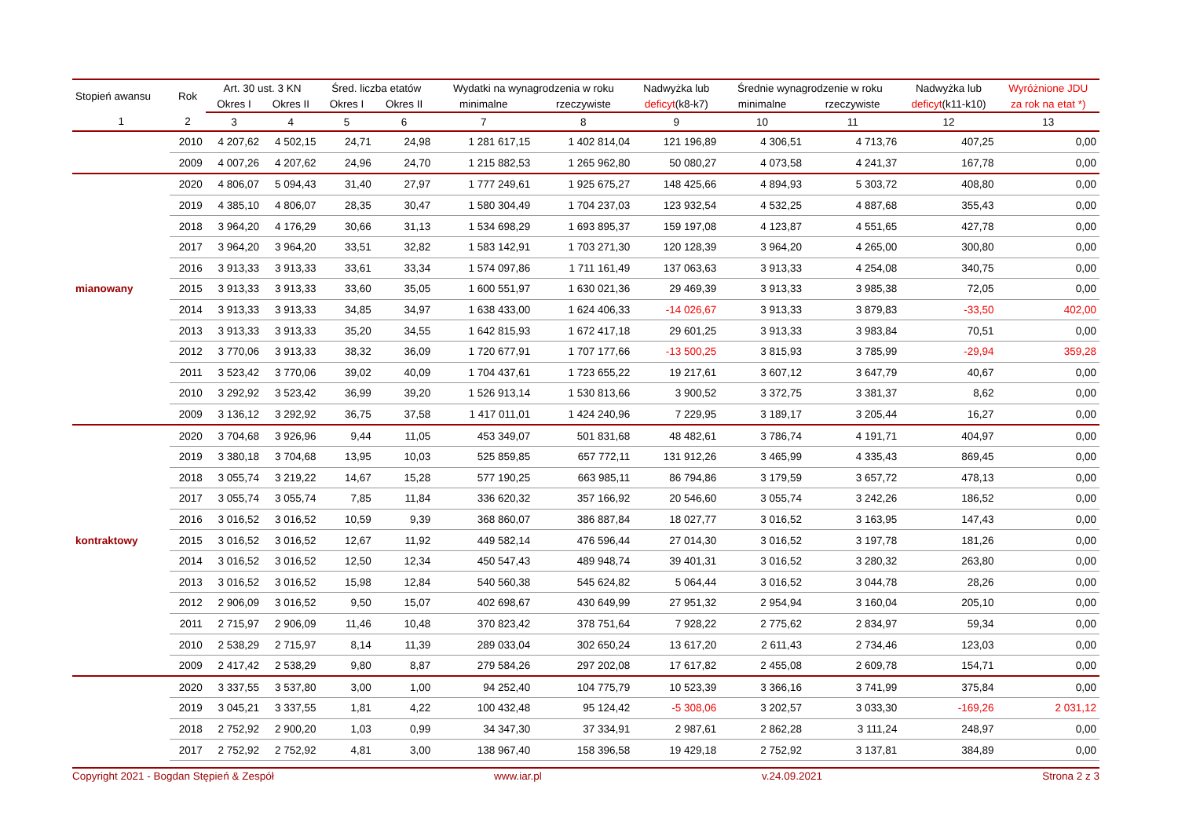| Stopień awansu | Rok | Art. 30 ust. 3 KN | | Śred. liczba etatów | | Wydatki na wynagrodzenia w roku | | Nadwyżka lub | Średnie wynagrodzenie w roku | | Nadwyżka lub | Wyróżnione JDU |
| --- | --- | --- | --- | --- | --- | --- | --- | --- | --- | --- | --- | --- |
| | | Okres I | Okres II | Okres I | Okres II | minimalne | rzeczywiste | deficyt (k8-k7) | minimalne | rzeczywiste | deficyt (k11-k10) | za rok na etat *) |
| 1 | 2 | 3 | 4 | 5 | 6 | 7 | 8 | 9 | 10 | 11 | 12 | 13 |
| | 2010 | 4 207,62 | 4 502,15 | 24,71 | 24,98 | 1 281 617,15 | 1 402 814,04 | 121 196,89 | 4 306,51 | 4 713,76 | 407,25 | 0,00 |
| | 2009 | 4 007,26 | 4 207,62 | 24,96 | 24,70 | 1 215 882,53 | 1 265 962,80 | 50 080,27 | 4 073,58 | 4 241,37 | 167,78 | 0,00 |
| | 2020 | 4 806,07 | 5 094,43 | 31,40 | 27,97 | 1 777 249,61 | 1 925 675,27 | 148 425,66 | 4 894,93 | 5 303,72 | 408,80 | 0,00 |
| | 2019 | 4 385,10 | 4 806,07 | 28,35 | 30,47 | 1 580 304,49 | 1 704 237,03 | 123 932,54 | 4 532,25 | 4 887,68 | 355,43 | 0,00 |
| | 2018 | 3 964,20 | 4 176,29 | 30,66 | 31,13 | 1 534 698,29 | 1 693 895,37 | 159 197,08 | 4 123,87 | 4 551,65 | 427,78 | 0,00 |
| | 2017 | 3 964,20 | 3 964,20 | 33,51 | 32,82 | 1 583 142,91 | 1 703 271,30 | 120 128,39 | 3 964,20 | 4 265,00 | 300,80 | 0,00 |
| | 2016 | 3 913,33 | 3 913,33 | 33,61 | 33,34 | 1 574 097,86 | 1 711 161,49 | 137 063,63 | 3 913,33 | 4 254,08 | 340,75 | 0,00 |
| mianowany | 2015 | 3 913,33 | 3 913,33 | 33,60 | 35,05 | 1 600 551,97 | 1 630 021,36 | 29 469,39 | 3 913,33 | 3 985,38 | 72,05 | 0,00 |
| | 2014 | 3 913,33 | 3 913,33 | 34,85 | 34,97 | 1 638 433,00 | 1 624 406,33 | -14 026,67 | 3 913,33 | 3 879,83 | -33,50 | 402,00 |
| | 2013 | 3 913,33 | 3 913,33 | 35,20 | 34,55 | 1 642 815,93 | 1 672 417,18 | 29 601,25 | 3 913,33 | 3 983,84 | 70,51 | 0,00 |
| | 2012 | 3 770,06 | 3 913,33 | 38,32 | 36,09 | 1 720 677,91 | 1 707 177,66 | -13 500,25 | 3 815,93 | 3 785,99 | -29,94 | 359,28 |
| | 2011 | 3 523,42 | 3 770,06 | 39,02 | 40,09 | 1 704 437,61 | 1 723 655,22 | 19 217,61 | 3 607,12 | 3 647,79 | 40,67 | 0,00 |
| | 2010 | 3 292,92 | 3 523,42 | 36,99 | 39,20 | 1 526 913,14 | 1 530 813,66 | 3 900,52 | 3 372,75 | 3 381,37 | 8,62 | 0,00 |
| | 2009 | 3 136,12 | 3 292,92 | 36,75 | 37,58 | 1 417 011,01 | 1 424 240,96 | 7 229,95 | 3 189,17 | 3 205,44 | 16,27 | 0,00 |
| | 2020 | 3 704,68 | 3 926,96 | 9,44 | 11,05 | 453 349,07 | 501 831,68 | 48 482,61 | 3 786,74 | 4 191,71 | 404,97 | 0,00 |
| | 2019 | 3 380,18 | 3 704,68 | 13,95 | 10,03 | 525 859,85 | 657 772,11 | 131 912,26 | 3 465,99 | 4 335,43 | 869,45 | 0,00 |
| | 2018 | 3 055,74 | 3 219,22 | 14,67 | 15,28 | 577 190,25 | 663 985,11 | 86 794,86 | 3 179,59 | 3 657,72 | 478,13 | 0,00 |
| | 2017 | 3 055,74 | 3 055,74 | 7,85 | 11,84 | 336 620,32 | 357 166,92 | 20 546,60 | 3 055,74 | 3 242,26 | 186,52 | 0,00 |
| | 2016 | 3 016,52 | 3 016,52 | 10,59 | 9,39 | 368 860,07 | 386 887,84 | 18 027,77 | 3 016,52 | 3 163,95 | 147,43 | 0,00 |
| kontraktowy | 2015 | 3 016,52 | 3 016,52 | 12,67 | 11,92 | 449 582,14 | 476 596,44 | 27 014,30 | 3 016,52 | 3 197,78 | 181,26 | 0,00 |
| | 2014 | 3 016,52 | 3 016,52 | 12,50 | 12,34 | 450 547,43 | 489 948,74 | 39 401,31 | 3 016,52 | 3 280,32 | 263,80 | 0,00 |
| | 2013 | 3 016,52 | 3 016,52 | 15,98 | 12,84 | 540 560,38 | 545 624,82 | 5 064,44 | 3 016,52 | 3 044,78 | 28,26 | 0,00 |
| | 2012 | 2 906,09 | 3 016,52 | 9,50 | 15,07 | 402 698,67 | 430 649,99 | 27 951,32 | 2 954,94 | 3 160,04 | 205,10 | 0,00 |
| | 2011 | 2 715,97 | 2 906,09 | 11,46 | 10,48 | 370 823,42 | 378 751,64 | 7 928,22 | 2 775,62 | 2 834,97 | 59,34 | 0,00 |
| | 2010 | 2 538,29 | 2 715,97 | 8,14 | 11,39 | 289 033,04 | 302 650,24 | 13 617,20 | 2 611,43 | 2 734,46 | 123,03 | 0,00 |
| | 2009 | 2 417,42 | 2 538,29 | 9,80 | 8,87 | 279 584,26 | 297 202,08 | 17 617,82 | 2 455,08 | 2 609,78 | 154,71 | 0,00 |
| | 2020 | 3 337,55 | 3 537,80 | 3,00 | 1,00 | 94 252,40 | 104 775,79 | 10 523,39 | 3 366,16 | 3 741,99 | 375,84 | 0,00 |
| | 2019 | 3 045,21 | 3 337,55 | 1,81 | 4,22 | 100 432,48 | 95 124,42 | -5 308,06 | 3 202,57 | 3 033,30 | -169,26 | 2 031,12 |
| | 2018 | 2 752,92 | 2 900,20 | 1,03 | 0,99 | 34 347,30 | 37 334,91 | 2 987,61 | 2 862,28 | 3 111,24 | 248,97 | 0,00 |
| | 2017 | 2 752,92 | 2 752,92 | 4,81 | 3,00 | 138 967,40 | 158 396,58 | 19 429,18 | 2 752,92 | 3 137,81 | 384,89 | 0,00 |
Copyright 2021 - Bogdan Stępień & Zespół www.iar.pl v.24.09.2021 Strona 2 z 3